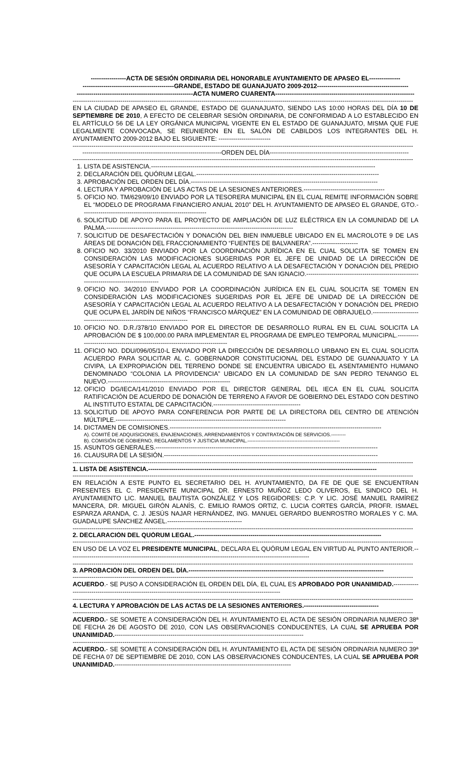-----------------ACTA DE SESIÓN ORDINARIA DEL HONORABLE AYUNTAMIENTO DE APASEO EL---------------
--------------------------------------------GRANDE, ESTADO DE GUANAJUATO 2009-2012--------------------------------------------
--------------------------------------------------------ACTA NUMERO CUARENTA-------------------------------------------------------------------
--------------------------------------------------------------------------------------------------------------------------------------------------------------------
EN LA CIUDAD DE APASEO EL GRANDE, ESTADO DE GUANAJUATO, SIENDO LAS 10:00 HORAS DEL DÍA 10 DE SEPTIEMBRE DE 2010, A EFECTO DE CELEBRAR SESIÓN ORDINARIA, DE CONFORMIDAD A LO ESTABLECIDO EN EL ARTÍCULO 56 DE LA LEY ORGÁNICA MUNICIPAL VIGENTE EN EL ESTADO DE GUANAJUATO, MISMA QUE FUE LEGALMENTE CONVOCADA, SE REUNIERON EN EL SALÓN DE CABILDOS LOS INTEGRANTES DEL H. AYUNTAMIENTO 2009-2012 BAJO EL SIGUIENTE: -------------------------
--------------------------------------------------------------------------------------------------------------------------------------------------------------------
-------------------------------------------------------------------ORDEN DEL DÍA-------------------------------------------------------------------
--------------------------------------------------------------------------------------------------------------------------------------------------------------------
1. LISTA DE ASISTENCIA.------------------------------------------------------------------------------------------------------------
2. DECLARACIÓN DEL QUÓRUM LEGAL.----------------------------------------------------------------------------------------
3. APROBACIÓN DEL ORDEN DEL DÍA.------------------------------------------------------------------------------------------
4. LECTURA Y APROBACIÓN DE LAS ACTAS DE LA SESIONES ANTERIORES.---------------------------------------
5. OFICIO NO. TM/629/09/10 ENVIADO POR LA TESORERA MUNICIPAL EN EL CUAL REMITE INFORMACIÓN SOBRE EL “MODELO DE PROGRAMA FINANCIERO ANUAL 2010” DEL H. AYUNTAMIENTO DE APASEO EL GRANDE, GTO.------------------------------------------------------------
6. SOLICITUD DE APOYO PARA EL PROYECTO DE AMPLIACIÓN DE LUZ ELÉCTRICA EN LA COMUNIDAD DE LA PALMA.------------------------------------------------------------------------------------------
7. SOLICITUD DE DESAFECTACIÓN Y DONACIÓN DEL BIEN INMUEBLE UBICADO EN EL MACROLOTE 9 DE LAS ÁREAS DE DONACIÓN DEL FRACCIONAMIENTO “FUENTES DE BALVANERA”.----------------------
8. OFICIO NO. 33/2010 ENVIADO POR LA COORDINACIÓN JURÍDICA EN EL CUAL SOLICITA SE TOMEN EN CONSIDERACIÓN LAS MODIFICACIONES SUGERIDAS POR EL JEFE DE UNIDAD DE LA DIRECCIÓN DE ASESORÍA Y CAPACITACIÓN LEGAL AL ACUERDO RELATIVO A LA DESAFECTACIÓN Y DONACIÓN DEL PREDIO QUE OCUPA LA ESCUELA PRIMARIA DE LA COMUNIDAD DE SAN IGNACIO.------------------------------------------------------------------------------------------
9. OFICIO NO. 34/2010 ENVIADO POR LA COORDINACIÓN JURÍDICA EN EL CUAL SOLICITA SE TOMEN EN CONSIDERACIÓN LAS MODIFICACIONES SUGERIDAS POR EL JEFE DE UNIDAD DE LA DIRECCIÓN DE ASESORÍA Y CAPACITACIÓN LEGAL AL ACUERDO RELATIVO A LA DESAFECTACIÓN Y DONACIÓN DEL PREDIO QUE OCUPA EL JARDÍN DE NIÑOS “FRANCISCO MÁRQUEZ” EN LA COMUNIDAD DE OBRAJUELO.------------------------------------------------------------------------
10. OFICIO NO. D.R./378/10 ENVIADO POR EL DIRECTOR DE DESARROLLO RURAL EN EL CUAL SOLICITA LA APROBACIÓN DE $ 100,000.00 PARA IMPLEMENTAR EL PROGRAMA DE EMPLEO TEMPORAL MUNICIPAL.-------------------------------------------------------------------------------
11. OFICIO NO. DDU/096/05/10-L ENVIADO POR LA DIRECCIÓN DE DESARROLLO URBANO EN EL CUAL SOLICITA ACUERDO PARA SOLICITAR AL C. GOBERNADOR CONSTITUCIONAL DEL ESTADO DE GUANAJUATO Y LA CIVIPA, LA EXPROPIACIÓN DEL TERRENO DONDE SE ENCUENTRA UBICADO EL ASENTAMIENTO HUMANO DENOMINADO “COLONIA LA PROVIDENCIA” UBICADO EN LA COMUNIDAD DE SAN PEDRO TENANGO EL NUEVO.-----------------------------------------------------------
12. OFICIO DG/IECA/141/2010 ENVIADO POR EL DIRECTOR GENERAL DEL IECA EN EL CUAL SOLICITA RATIFICACIÓN DE ACUERDO DE DONACIÓN DE TERRENO A FAVOR DE GOBIERNO DEL ESTADO CON DESTINO AL INSTITUTO ESTATAL DE CAPACITACIÓN.------------------------------------------
13. SOLICITUD DE APOYO PARA CONFERENCIA POR PARTE DE LA DIRECTORA DEL CENTRO DE ATENCIÓN MÚLTIPLE.----------------------------------------------------------------------------------
14. DICTAMEN DE COMISIONES.------------------------------------------------------------------------------------------------------
A). COMITÉ DE ADQUISICIONES, ENAJENACIONES, ARRENDAMIENTOS Y CONTRATACIÓN DE SERVICIOS.---------
B). COMISIÓN DE GOBIERNO, REGLAMENTOS Y JUSTICIA MUNICIPAL.---------------------------------------------------------
15. ASUNTOS GENERALES.-----------------------------------------------------------------------------------------------------------
16. CLAUSURA DE LA SESIÓN.-------------------------------------------------------------------------------------------------------
--------------------------------------------------------------------------------------------------------------------------------------------------------------------
1. LISTA DE ASISTENCIA.--------------------------------------------------------------------------------------------------------------
--------------------------------------------------------------------------------------------------------------------------------------------------------------------
EN RELACIÓN A ESTE PUNTO EL SECRETARIO DEL H. AYUNTAMIENTO, DA FE DE QUE SE ENCUENTRAN PRESENTES EL C. PRESIDENTE MUNICIPAL DR. ERNESTO MUÑOZ LEDO OLIVEROS, EL SINDICO DEL H. AYUNTAMIENTO LIC. MANUEL BAUTISTA GONZÁLEZ Y LOS REGIDORES: C.P. Y LIC. JOSÉ MANUEL RAMÍREZ MANCERA, DR. MIGUEL GIRÓN ALANÍS, C. EMILIO RAMOS ORTIZ, C. LUCIA CORTES GARCÍA, PROFR. ISMAEL ESPARZA ARANDA, C. J. JESÚS NAJAR HERNÁNDEZ, ING. MANUEL GERARDO BUENROSTRO MORALES Y C. MA. GUADALUPE SÁNCHEZ ÁNGEL.------------------------------------
--------------------------------------------------------------------------------------------------------------------------------------------------------------------
2. DECLARACIÓN DEL QUÓRUM LEGAL.------------------------------------------------------------------------------------------
--------------------------------------------------------------------------------------------------------------------------------------------------------------------
EN USO DE LA VOZ EL PRESIDENTE MUNICIPAL, DECLARA EL QUÓRUM LEGAL EN VIRTUD AL PUNTO ANTERIOR.--------------------------------------------------------------------------------------------------------------------
--------------------------------------------------------------------------------------------------------------------------------------------------------------------
3. APROBACIÓN DEL ORDEN DEL DÍA.----------------------------------------------------------------------------------------------
--------------------------------------------------------------------------------------------------------------------------------------------------------------------
ACUERDO.- SE PUSO A CONSIDERACIÓN EL ORDEN DEL DÍA, EL CUAL ES APROBADO POR UNANIMIDAD.----------------------------------------------------------------------------------------------------------------
--------------------------------------------------------------------------------------------------------------------------------------------------------------------
4. LECTURA Y APROBACIÓN DE LAS ACTAS DE LA SESIONES ANTERIORES.------------------------------------
--------------------------------------------------------------------------------------------------------------------------------------------------------------------
ACUERDO.- SE SOMETE A CONSIDERACIÓN DEL H. AYUNTAMIENTO EL ACTA DE SESIÓN ORDINARIA NUMERO 38ª DE FECHA 26 DE AGOSTO DE 2010, CON LAS OBSERVACIONES CONDUCENTES, LA CUAL SE APRUEBA POR UNANIMIDAD.-------------------------------------------------------------------------------------------
--------------------------------------------------------------------------------------------------------------------------------------------------------------------
ACUERDO.- SE SOMETE A CONSIDERACIÓN DEL H. AYUNTAMIENTO EL ACTA DE SESIÓN ORDINARIA NUMERO 39ª DE FECHA 07 DE SEPTIEMBRE DE 2010, CON LAS OBSERVACIONES CONDUCENTES, LA CUAL SE APRUEBA POR UNANIMIDAD.-------------------------------------------------------------------------------------